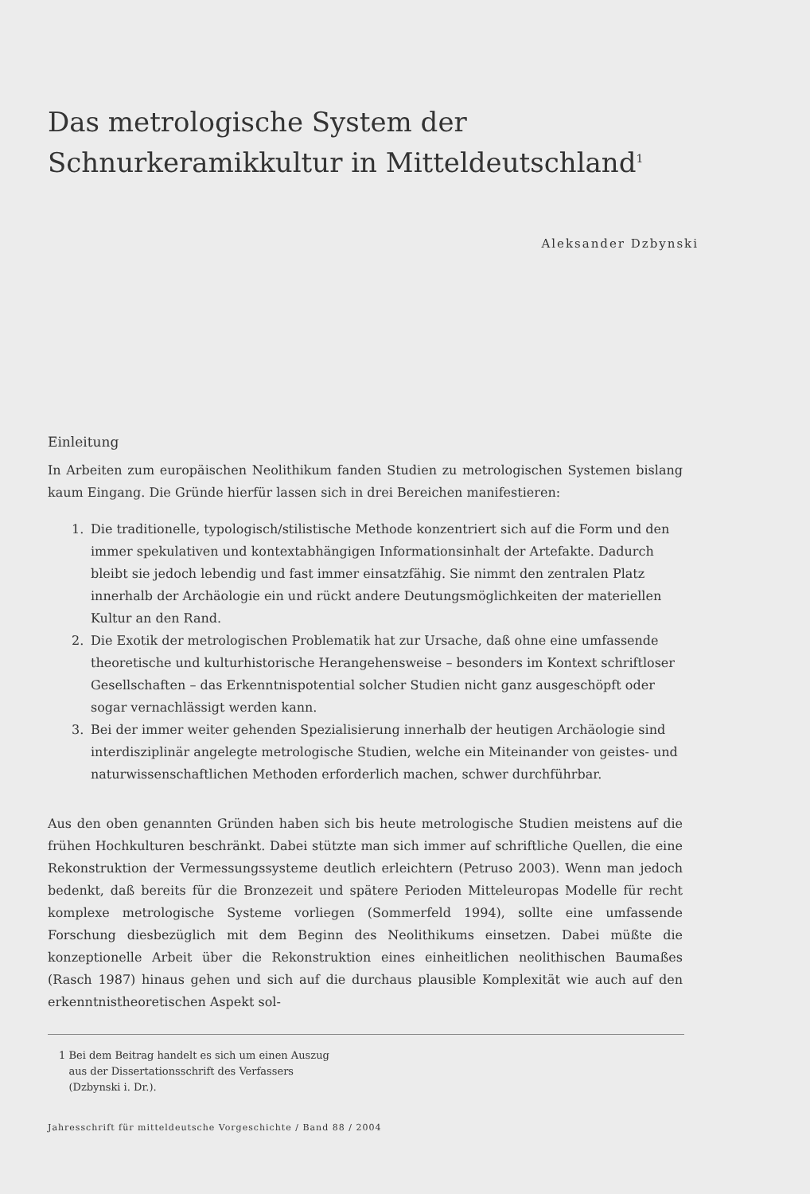Das metrologische System der
Schnurkeramikkultur in Mitteldeutschland<sup>1</sup>
Aleksander Dzbynski
Einleitung
In Arbeiten zum europäischen Neolithikum fanden Studien zu metrologischen Systemen bislang kaum Eingang. Die Gründe hierfür lassen sich in drei Bereichen manifestieren:
1. Die traditionelle, typologisch/stilistische Methode konzentriert sich auf die Form und den immer spekulativen und kontextabhängigen Informationsinhalt der Artefakte. Dadurch bleibt sie jedoch lebendig und fast immer einsatzfähig. Sie nimmt den zentralen Platz innerhalb der Archäologie ein und rückt andere Deutungsmöglichkeiten der materiellen Kultur an den Rand.
2. Die Exotik der metrologischen Problematik hat zur Ursache, daß ohne eine umfassende theoretische und kulturhistorische Herangehensweise – besonders im Kontext schriftloser Gesellschaften – das Erkenntnispotential solcher Studien nicht ganz ausgeschöpft oder sogar vernachlässigt werden kann.
3. Bei der immer weiter gehenden Spezialisierung innerhalb der heutigen Archäologie sind interdisziplinär angelegte metrologische Studien, welche ein Miteinander von geistes- und naturwissenschaftlichen Methoden erforderlich machen, schwer durchführbar.
Aus den oben genannten Gründen haben sich bis heute metrologische Studien meistens auf die frühen Hochkulturen beschränkt. Dabei stützte man sich immer auf schriftliche Quellen, die eine Rekonstruktion der Vermessungssysteme deutlich erleichtern (Petruso 2003). Wenn man jedoch bedenkt, daß bereits für die Bronzezeit und spätere Perioden Mitteleuropas Modelle für recht komplexe metrologische Systeme vorliegen (Sommerfeld 1994), sollte eine umfassende Forschung diesbezüglich mit dem Beginn des Neolithikums einsetzen. Dabei müßte die konzeptionelle Arbeit über die Rekonstruktion eines einheitlichen neolithischen Baumaßes (Rasch 1987) hinaus gehen und sich auf die durchaus plausible Komplexität wie auch auf den erkenntnistheoretischen Aspekt sol-
1 Bei dem Beitrag handelt es sich um einen Auszug
aus der Dissertationsschrift des Verfassers
(Dzbynski i. Dr.).
Jahresschrift für mitteldeutsche Vorgeschichte / Band 88 / 2004